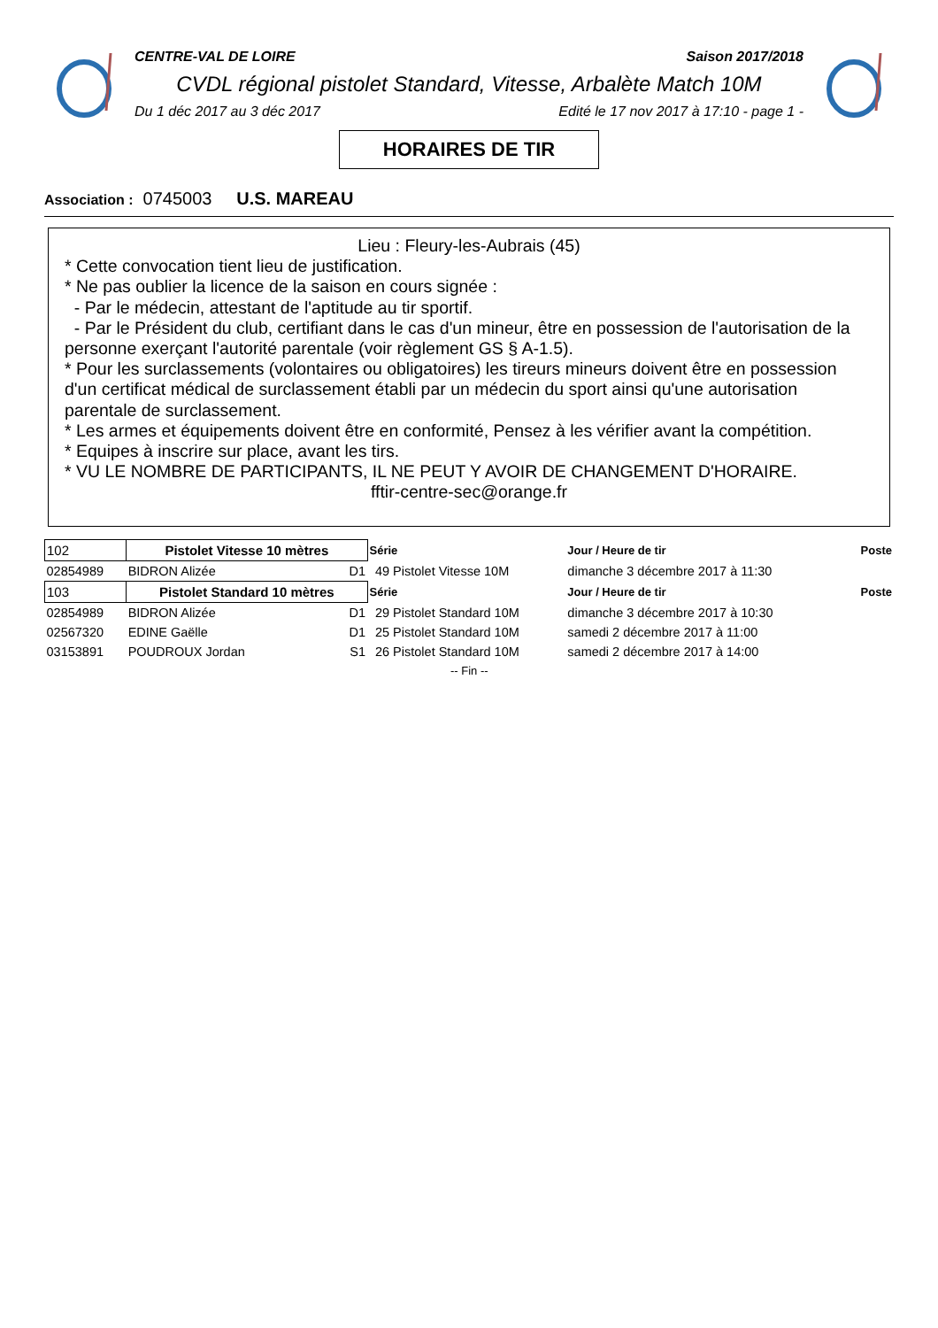CENTRE-VAL DE LOIRE Saison 2017/2018
CVDL régional pistolet Standard, Vitesse, Arbalète Match 10M
Du 1 déc 2017 au 3 déc 2017 Edité le 17 nov 2017 à 17:10 - page 1 -
HORAIRES DE TIR
Association : 0745003 U.S. MAREAU
Lieu : Fleury-les-Aubrais (45)
* Cette convocation tient lieu de justification.
* Ne pas oublier la licence de la saison en cours signée :
- Par le médecin, attestant de l'aptitude au tir sportif.
- Par le Président du club, certifiant dans le cas d'un mineur, être en possession de l'autorisation de la personne exerçant l'autorité parentale (voir règlement GS § A-1.5).
* Pour les surclassements (volontaires ou obligatoires) les tireurs mineurs doivent être en possession d'un certificat médical de surclassement établi par un médecin du sport ainsi qu'une autorisation parentale de surclassement.
* Les armes et équipements doivent être en conformité, Pensez à les vérifier avant la compétition.
* Equipes à inscrire sur place, avant les tirs.
* VU LE NOMBRE DE PARTICIPANTS, IL NE PEUT Y AVOIR DE CHANGEMENT D'HORAIRE.
fftir-centre-sec@orange.fr
| 102 | Pistolet Vitesse 10 mètres | | Série | | Jour / Heure de tir | Poste |
| 02854989 | BIDRON Alizée | D1 | 49 | Pistolet Vitesse 10M | dimanche 3 décembre 2017 à 11:30 | |
| 103 | Pistolet Standard 10 mètres | | Série | | Jour / Heure de tir | Poste |
| 02854989 | BIDRON Alizée | D1 | 29 | Pistolet Standard 10M | dimanche 3 décembre 2017 à 10:30 | |
| 02567320 | EDINE Gaëlle | D1 | 25 | Pistolet Standard 10M | samedi 2 décembre 2017 à 11:00 | |
| 03153891 | POUDROUX Jordan | S1 | 26 | Pistolet Standard 10M | samedi 2 décembre 2017 à 14:00 | |
| -- Fin -- | | | | | | |